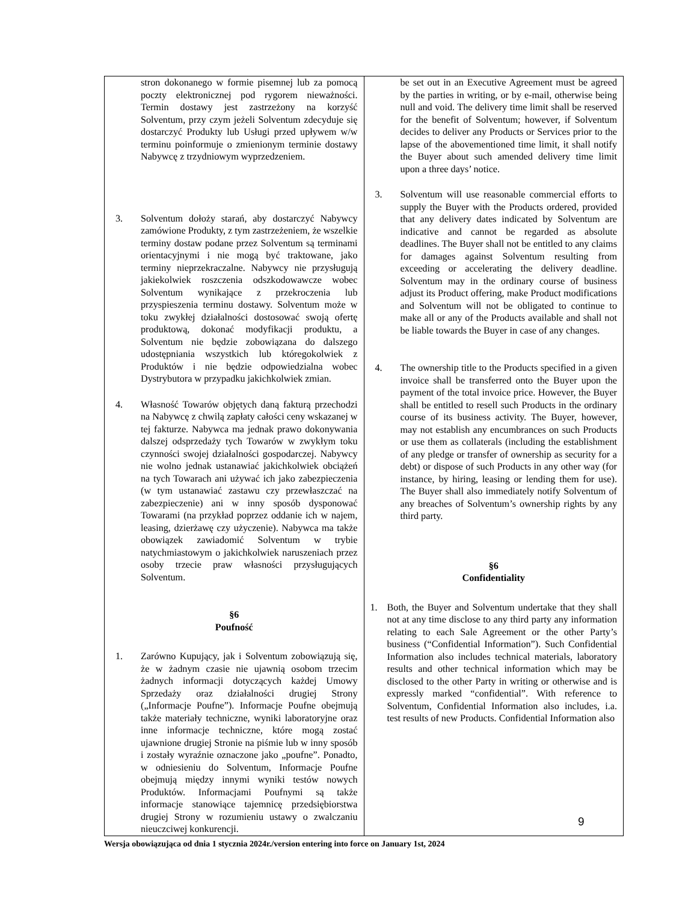| stron dokonanego w formie pisemnej lub za pomocą poczty elektronicznej pod rygorem nieważności. Termin dostawy jest zastrzeżony na korzyść Solventum, przy czym jeżeli Solventum zdecyduje się dostarczyć Produkty lub Usługi przed upływem w/w terminu poinformuje o zmienionym terminie dostawy Nabywcę z trzydniowym wyprzedzeniem. 3. Solventum dołoży starań, aby dostarczyć Nabywcy zamówione Produkty, z tym zastrzeżeniem, że wszelkie terminy dostaw podane przez Solventum są terminami orientacyjnymi i nie mogą być traktowane, jako terminy nieprzekraczalne. Nabywcy nie przysługują jakiekolwiek roszczenia odszkodowawcze wobec Solventum wynikające z przekroczenia lub przyspieszenia terminu dostawy. Solventum może w toku zwykłej działalności dostosować swoją ofertę produktową, dokonać modyfikacji produktu, a Solventum nie będzie zobowiązana do dalszego udostępniania wszystkich lub któregokolwiek z Produktów i nie będzie odpowiedzialna wobec Dystrybutora w przypadku jakichkolwiek zmian. 4. Własność Towarów objętych daną fakturą przechodzi na Nabywcę z chwilą zapłaty całości ceny wskazanej w tej fakturze. Nabywca ma jednak prawo dokonywania dalszej odsprzedaży tych Towarów w zwykłym toku czynności swojej działalności gospodarczej. Nabywcy nie wolno jednak ustanawiać jakichkolwiek obciążeń na tych Towarach ani używać ich jako zabezpieczenia (w tym ustanawiać zastawu czy przewłaszczać na zabezpieczenie) ani w inny sposób dysponować Towarami (na przykład poprzez oddanie ich w najem, leasing, dzierżawę czy użyczenie). Nabywca ma także obowiązek zawiadomić Solventum w trybie natychmiastowym o jakichkolwiek naruszeniach przez osoby trzecie praw własności przysługujących Solventum. §6 Poufność 1. Zarówno Kupujący, jak i Solventum zobowiązują się, że w żadnym czasie nie ujawnią osobom trzecim żadnych informacji dotyczących każdej Umowy Sprzedaży oraz działalności drugiej Strony („Informacje Poufne”). Informacje Poufne obejmują także materiały techniczne, wyniki laboratoryjne oraz inne informacje techniczne, które mogą zostać ujawnione drugiej Stronie na piśmie lub w inny sposób i zostały wyraźnie oznaczone jako „poufne”. Ponadto, w odniesieniu do Solventum, Informacje Poufne obejmują między innymi wyniki testów nowych Produktów. Informacjami Poufnymi są także informacje stanowiące tajemnicę przedsiębiorstwa drugiej Strony w rozumieniu ustawy o zwalczaniu nieuczciwej konkurencji. | be set out in an Executive Agreement must be agreed by the parties in writing, or by e-mail, otherwise being null and void. The delivery time limit shall be reserved for the benefit of Solventum; however, if Solventum decides to deliver any Products or Services prior to the lapse of the abovementioned time limit, it shall notify the Buyer about such amended delivery time limit upon a three days’ notice. 3. Solventum will use reasonable commercial efforts to supply the Buyer with the Products ordered, provided that any delivery dates indicated by Solventum are indicative and cannot be regarded as absolute deadlines. The Buyer shall not be entitled to any claims for damages against Solventum resulting from exceeding or accelerating the delivery deadline. Solventum may in the ordinary course of business adjust its Product offering, make Product modifications and Solventum will not be obligated to continue to make all or any of the Products available and shall not be liable towards the Buyer in case of any changes. 4. The ownership title to the Products specified in a given invoice shall be transferred onto the Buyer upon the payment of the total invoice price. However, the Buyer shall be entitled to resell such Products in the ordinary course of its business activity. The Buyer, however, may not establish any encumbrances on such Products or use them as collaterals (including the establishment of any pledge or transfer of ownership as security for a debt) or dispose of such Products in any other way (for instance, by hiring, leasing or lending them for use). The Buyer shall also immediately notify Solventum of any breaches of Solventum’s ownership rights by any third party. §6 Confidentiality 1. Both, the Buyer and Solventum undertake that they shall not at any time disclose to any third party any information relating to each Sale Agreement or the other Party’s business (“Confidential Information”). Such Confidential Information also includes technical materials, laboratory results and other technical information which may be disclosed to the other Party in writing or otherwise and is expressly marked “confidential”. With reference to Solventum, Confidential Information also includes, i.a. test results of new Products. Confidential Information also |
9
Wersja obowiązująca od dnia 1 stycznia 2024r./version entering into force on January 1st, 2024